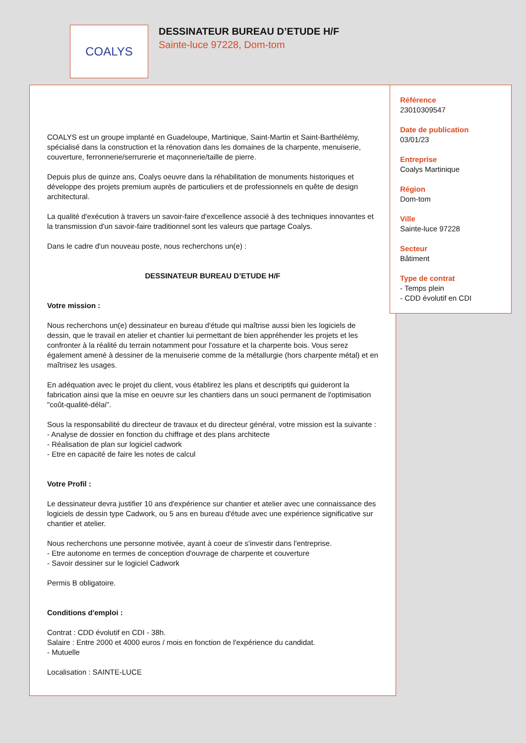COALYS
DESSINATEUR BUREAU D’ETUDE H/F
Sainte-luce 97228, Dom-tom
COALYS est un groupe implanté en Guadeloupe, Martinique, Saint-Martin et Saint-Barthélémy, spécialisé dans la construction et la rénovation dans les domaines de la charpente, menuiserie, couverture, ferronnerie/serrurerie et maçonnerie/taille de pierre.
Depuis plus de quinze ans, Coalys oeuvre dans la réhabilitation de monuments historiques et développe des projets premium auprès de particuliers et de professionnels en quête de design architectural.
La qualité d'exécution à travers un savoir-faire d'excellence associé à des techniques innovantes et la transmission d'un savoir-faire traditionnel sont les valeurs que partage Coalys.
Dans le cadre d'un nouveau poste, nous recherchons un(e) :
DESSINATEUR BUREAU D’ETUDE H/F
Votre mission :
Nous recherchons un(e) dessinateur en bureau d'étude qui maîtrise aussi bien les logiciels de dessin, que le travail en atelier et chantier lui permettant de bien appréhender les projets et les confronter à la réalité du terrain notamment pour l'ossature et la charpente bois. Vous serez également amené à dessiner de la menuiserie comme de la métallurgie (hors charpente métal) et en maîtrisez les usages.
En adéquation avec le projet du client, vous établirez les plans et descriptifs qui guideront la fabrication ainsi que la mise en oeuvre sur les chantiers dans un souci permanent de l'optimisation "coût-qualité-délai".
Sous la responsabilité du directeur de travaux et du directeur général, votre mission est la suivante :
- Analyse de dossier en fonction du chiffrage et des plans architecte
- Réalisation de plan sur logiciel cadwork
- Etre en capacité de faire les notes de calcul
Votre Profil :
Le dessinateur devra justifier 10 ans d'expérience sur chantier et atelier avec une connaissance des logiciels de dessin type Cadwork, ou 5 ans en bureau d'étude avec une expérience significative sur chantier et atelier.
Nous recherchons une personne motivée, ayant à coeur de s'investir dans l'entreprise.
- Etre autonome en termes de conception d'ouvrage de charpente et couverture
- Savoir dessiner sur le logiciel Cadwork
Permis B obligatoire.
Conditions d'emploi :
Contrat : CDD évolutif en CDI - 38h.
Salaire : Entre 2000 et 4000 euros / mois en fonction de l'expérience du candidat.
- Mutuelle
Localisation : SAINTE-LUCE
Référence
23010309547
Date de publication
03/01/23
Entreprise
Coalys Martinique
Région
Dom-tom
Ville
Sainte-luce 97228
Secteur
Bâtiment
Type de contrat
- Temps plein
- CDD évolutif en CDI